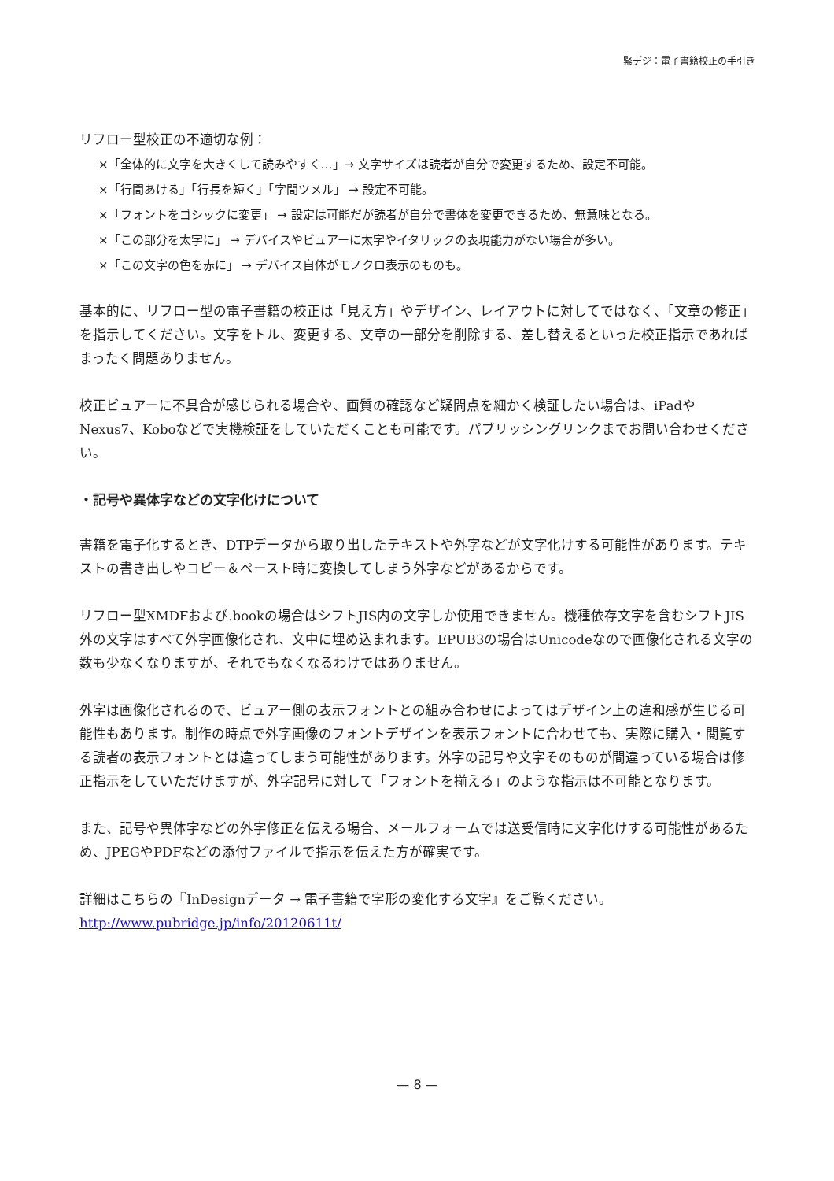緊デジ：電子書籍校正の手引き
リフロー型校正の不適切な例：
×「全体的に文字を大きくして読みやすく…」→ 文字サイズは読者が自分で変更するため、設定不可能。
×「行間あける」「行長を短く」「字間ツメル」 → 設定不可能。
×「フォントをゴシックに変更」 → 設定は可能だが読者が自分で書体を変更できるため、無意味となる。
×「この部分を太字に」 → デバイスやビュアーに太字やイタリックの表現能力がない場合が多い。
×「この文字の色を赤に」 → デバイス自体がモノクロ表示のものも。
基本的に、リフロー型の電子書籍の校正は「見え方」やデザイン、レイアウトに対してではなく、「文章の修正」を指示してください。文字をトル、変更する、文章の一部分を削除する、差し替えるといった校正指示であればまったく問題ありません。
校正ビュアーに不具合が感じられる場合や、画質の確認など疑問点を細かく検証したい場合は、iPadやNexus7、Koboなどで実機検証をしていただくことも可能です。パブリッシングリンクまでお問い合わせください。
・記号や異体字などの文字化けについて
書籍を電子化するとき、DTPデータから取り出したテキストや外字などが文字化けする可能性があります。テキストの書き出しやコピー＆ペースト時に変換してしまう外字などがあるからです。
リフロー型XMDFおよび.bookの場合はシフトJIS内の文字しか使用できません。機種依存文字を含むシフトJIS外の文字はすべて外字画像化され、文中に埋め込まれます。EPUB3の場合はUnicodeなので画像化される文字の数も少なくなりますが、それでもなくなるわけではありません。
外字は画像化されるので、ビュアー側の表示フォントとの組み合わせによってはデザイン上の違和感が生じる可能性もあります。制作の時点で外字画像のフォントデザインを表示フォントに合わせても、実際に購入・閲覧する読者の表示フォントとは違ってしまう可能性があります。外字の記号や文字そのものが間違っている場合は修正指示をしていただけますが、外字記号に対して「フォントを揃える」のような指示は不可能となります。
また、記号や異体字などの外字修正を伝える場合、メールフォームでは送受信時に文字化けする可能性があるため、JPEGやPDFなどの添付ファイルで指示を伝えた方が確実です。
詳細はこちらの『InDesignデータ → 電子書籍で字形の変化する文字』をご覧ください。
http://www.pubridge.jp/info/20120611t/
— 8 —